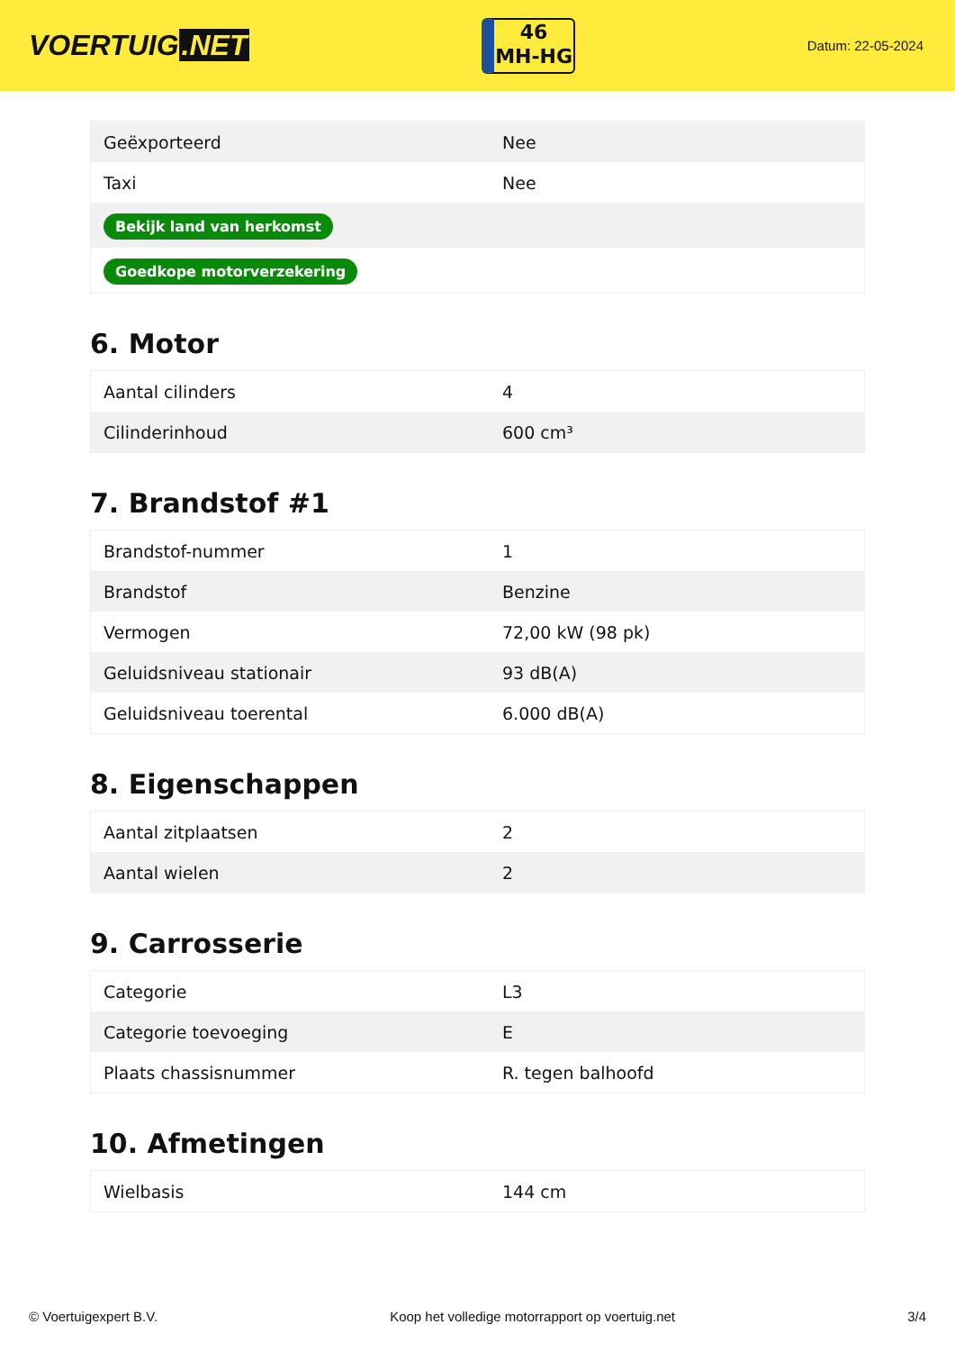VOERTUIG.NET
46
MH-HG
Datum: 22-05-2024
| Geëxporteerd | Nee |
| Taxi | Nee |
| Bekijk land van herkomst | |
| Goedkope motorverzekering | |
6. Motor
| Aantal cilinders | 4 |
| Cilinderinhoud | 600 cm³ |
7. Brandstof #1
| Brandstof-nummer | 1 |
| Brandstof | Benzine |
| Vermogen | 72,00 kW (98 pk) |
| Geluidsniveau stationair | 93 dB(A) |
| Geluidsniveau toerental | 6.000 dB(A) |
8. Eigenschappen
| Aantal zitplaatsen | 2 |
| Aantal wielen | 2 |
9. Carrosserie
| Categorie | L3 |
| Categorie toevoeging | E |
| Plaats chassisnummer | R. tegen balhoofd |
10. Afmetingen
| Wielbasis | 144 cm |
© Voertuigexpert B.V. Koop het volledige motorrapport op voertuig.net 3/4